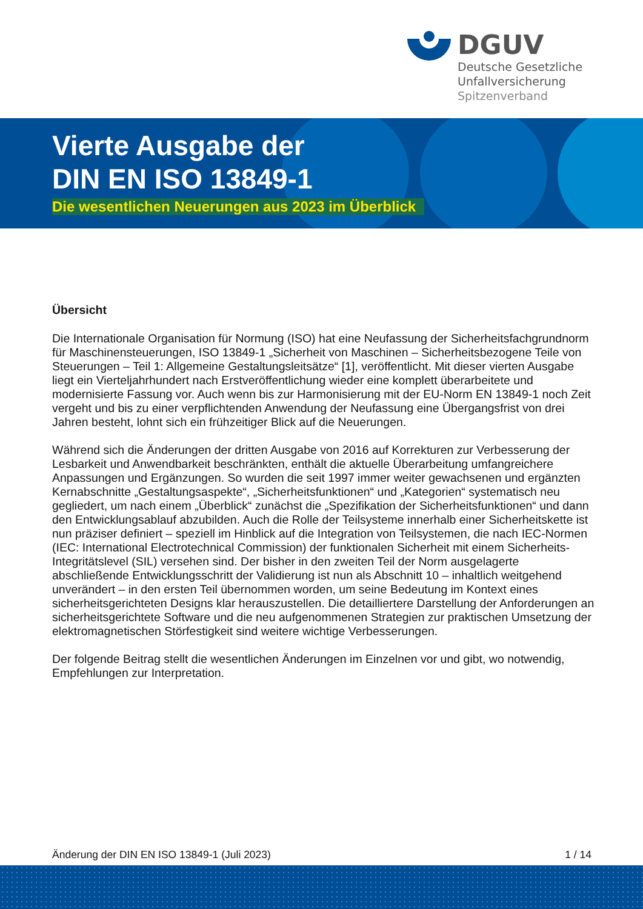DGUV
Deutsche Gesetzliche
Unfallversicherung
Spitzenverband
Vierte Ausgabe der
DIN EN ISO 13849-1
Die wesentlichen Neuerungen aus 2023 im Überblick
Übersicht
Die Internationale Organisation für Normung (ISO) hat eine Neufassung der Sicherheitsfachgrundnorm für Maschinensteuerungen, ISO 13849-1 „Sicherheit von Maschinen – Sicherheitsbezogene Teile von Steuerungen – Teil 1: Allgemeine Gestaltungsleitsätze“ [1], veröffentlicht. Mit dieser vierten Ausgabe liegt ein Vierteljahrhundert nach Erstveröffentlichung wieder eine komplett überarbeitete und modernisierte Fassung vor. Auch wenn bis zur Harmonisierung mit der EU-Norm EN 13849-1 noch Zeit vergeht und bis zu einer verpflichtenden Anwendung der Neufassung eine Übergangsfrist von drei Jahren besteht, lohnt sich ein frühzeitiger Blick auf die Neuerungen.
Während sich die Änderungen der dritten Ausgabe von 2016 auf Korrekturen zur Verbesserung der Lesbarkeit und Anwendbarkeit beschränkten, enthält die aktuelle Überarbeitung umfangreichere Anpassungen und Ergänzungen. So wurden die seit 1997 immer weiter gewachsenen und ergänzten Kernabschnitte „Gestaltungsaspekte“, „Sicherheitsfunktionen“ und „Kategorien“ systematisch neu gegliedert, um nach einem „Überblick“ zunächst die „Spezifikation der Sicherheitsfunktionen“ und dann den Entwicklungsablauf abzubilden. Auch die Rolle der Teilsysteme innerhalb einer Sicherheitskette ist nun präziser definiert – speziell im Hinblick auf die Integration von Teilsystemen, die nach IEC-Normen (IEC: International Electrotechnical Commission) der funktionalen Sicherheit mit einem Sicherheits-Integritätslevel (SIL) versehen sind. Der bisher in den zweiten Teil der Norm ausgelagerte abschließende Entwicklungsschritt der Validierung ist nun als Abschnitt 10 – inhaltlich weitgehend unverändert – in den ersten Teil übernommen worden, um seine Bedeutung im Kontext eines sicherheitsgerichteten Designs klar herauszustellen. Die detailliertere Darstellung der Anforderungen an sicherheitsgerichtete Software und die neu aufgenommenen Strategien zur praktischen Umsetzung der elektromagnetischen Störfestigkeit sind weitere wichtige Verbesserungen.
Der folgende Beitrag stellt die wesentlichen Änderungen im Einzelnen vor und gibt, wo notwendig, Empfehlungen zur Interpretation.
Änderung der DIN EN ISO 13849-1 (Juli 2023) 1 / 14